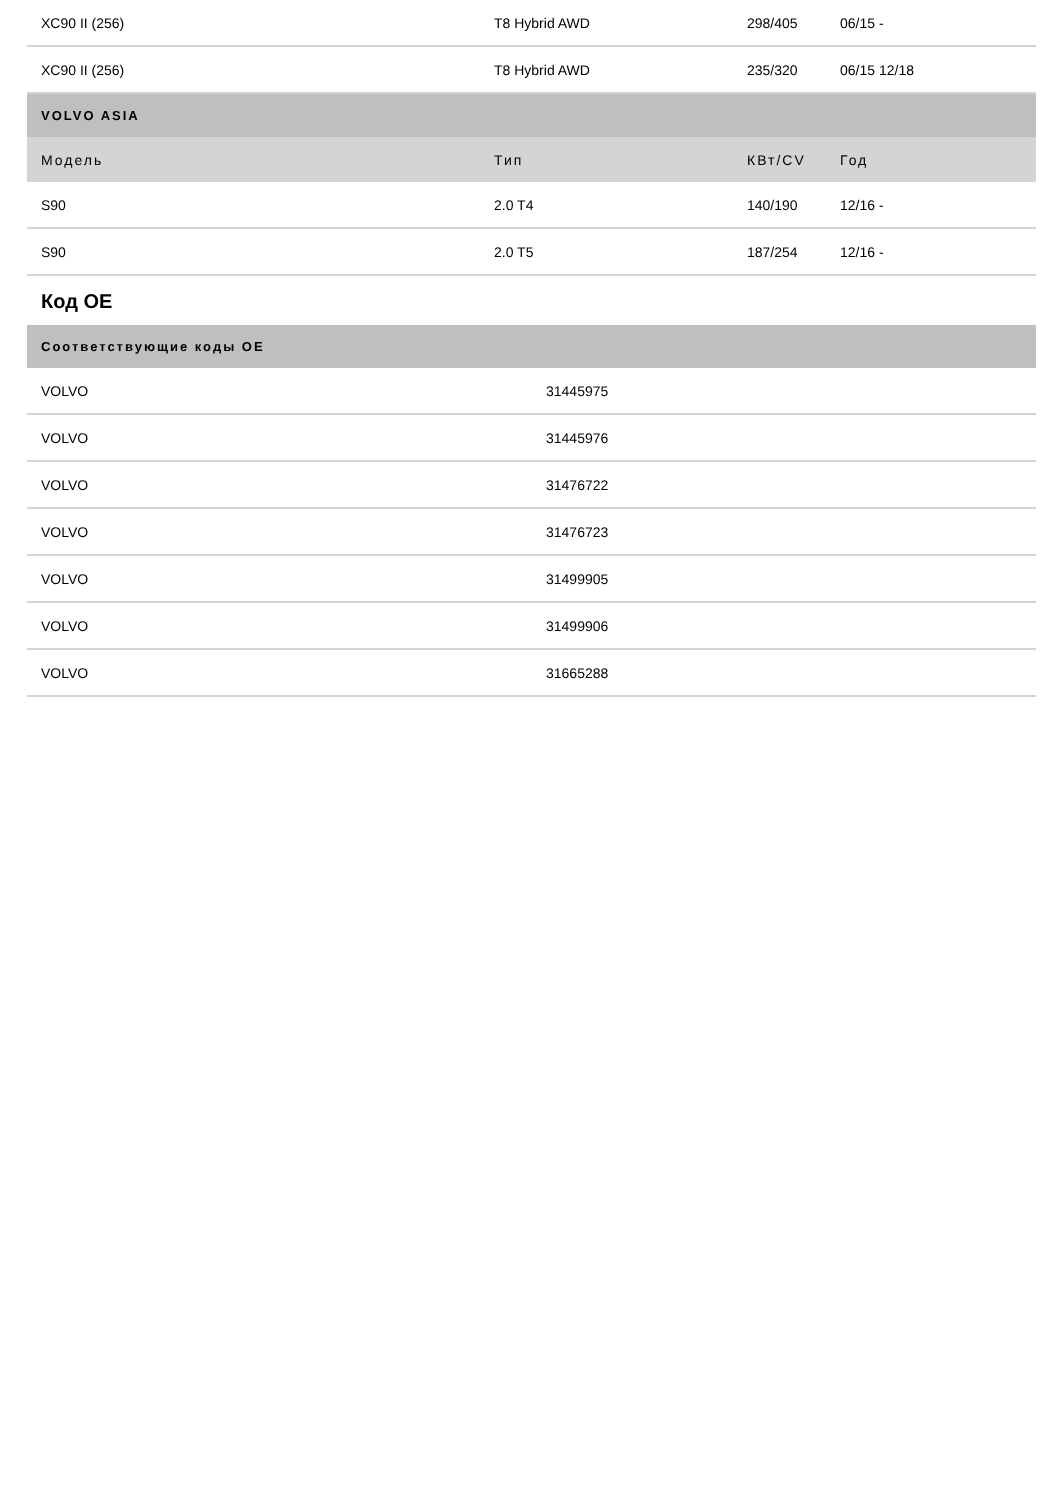| XC90 II (256) | T8 Hybrid AWD | 298/405 | 06/15 - |
| XC90 II (256) | T8 Hybrid AWD | 235/320 | 06/15 12/18 |
| VOLVO ASIA | | | |
| Модель | Тип | КВт/CV | Год |
| S90 | 2.0 T4 | 140/190 | 12/16 - |
| S90 | 2.0 T5 | 187/254 | 12/16 - |
Код OE
| Соответствующие коды OE | |
| --- | --- |
| VOLVO | 31445975 |
| VOLVO | 31445976 |
| VOLVO | 31476722 |
| VOLVO | 31476723 |
| VOLVO | 31499905 |
| VOLVO | 31499906 |
| VOLVO | 31665288 |